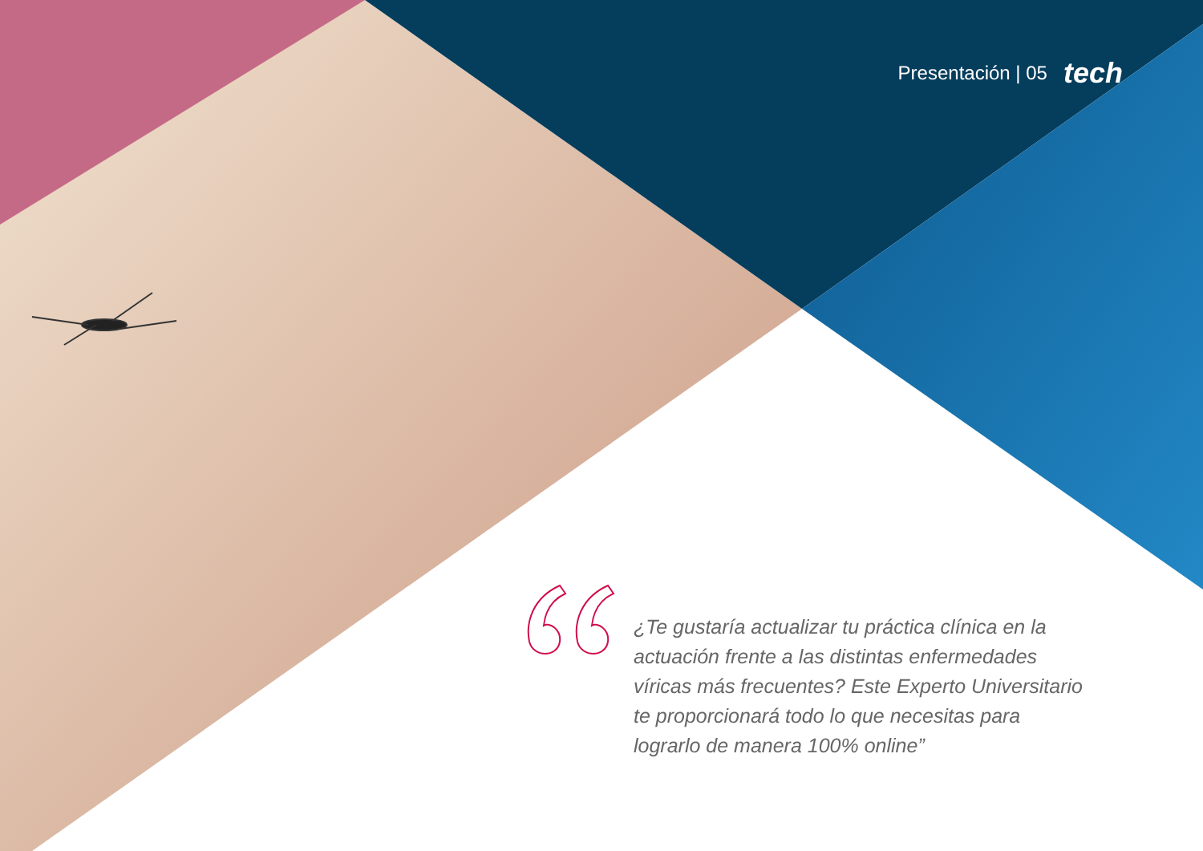Presentación | 05 tech
¿Te gustaría actualizar tu práctica clínica en la actuación frente a las distintas enfermedades víricas más frecuentes? Este Experto Universitario te proporcionará todo lo que necesitas para lograrlo de manera 100% online”